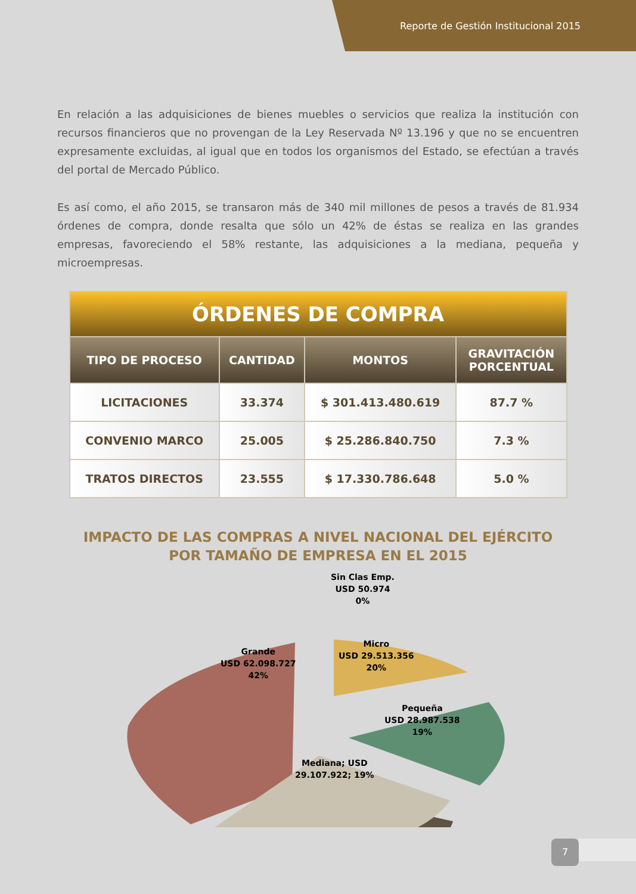Reporte de Gestión Institucional 2015
En relación a las adquisiciones de bienes muebles o servicios que realiza la institución con recursos financieros que no provengan de la Ley Reservada Nº 13.196 y que no se encuentren expresamente excluidas, al igual que en todos los organismos del Estado, se efectúan a través del portal de Mercado Público.
Es así como, el año 2015, se transaron más de 340 mil millones de pesos a través de 81.934 órdenes de compra, donde resalta que sólo un 42% de éstas se realiza en las grandes empresas, favoreciendo el 58% restante, las adquisiciones a la mediana, pequeña y microempresas.
| ÓRDENES DE COMPRA | | | |
| --- | --- | --- | --- |
| TIPO DE PROCESO | CANTIDAD | MONTOS | GRAVITACIÓN PORCENTUAL |
| LICITACIONES | 33.374 | $ 301.413.480.619 | 87.7 % |
| CONVENIO MARCO | 25.005 | $ 25.286.840.750 | 7.3 % |
| TRATOS DIRECTOS | 23.555 | $ 17.330.786.648 | 5.0 % |
IMPACTO DE LAS COMPRAS A NIVEL NACIONAL DEL EJÉRCITO
POR TAMAÑO DE EMPRESA EN EL 2015
Sin Clas Emp.
USD 50.974
0%
Grande
USD 62.098.727
42%
Micro
USD 29.513.356
20%
Pequeña
USD 28.987.538
19%
Mediana; USD
29.107.922; 19%
7